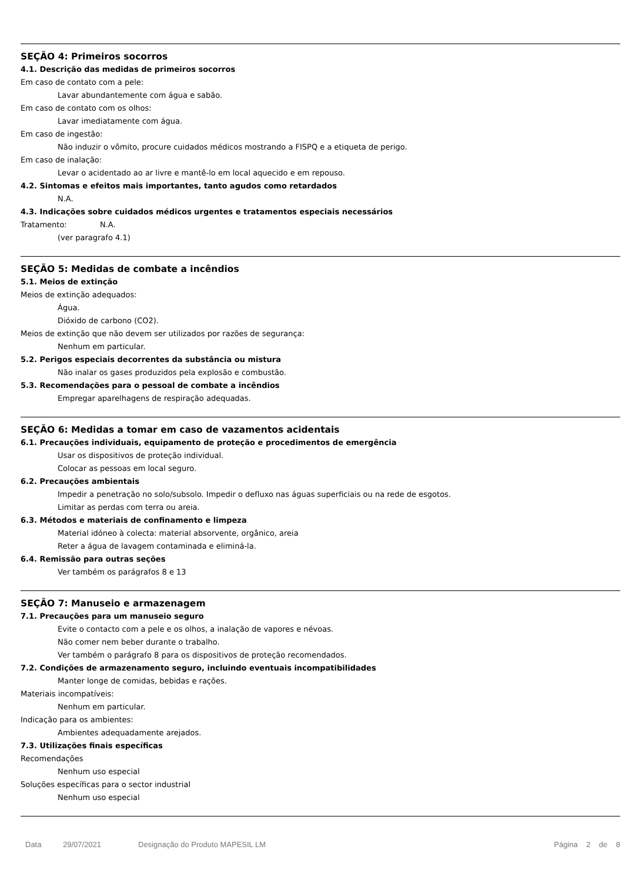SEÇÃO 4: Primeiros socorros
4.1. Descrição das medidas de primeiros socorros
Em caso de contato com a pele:
Lavar abundantemente com água e sabão.
Em caso de contato com os olhos:
Lavar imediatamente com água.
Em caso de ingestão:
Não induzir o vômito, procure cuidados médicos mostrando a FISPQ e a etiqueta de perigo.
Em caso de inalação:
Levar o acidentado ao ar livre e mantê-lo em local aquecido e em repouso.
4.2. Sintomas e efeitos mais importantes, tanto agudos como retardados
N.A.
4.3. Indicações sobre cuidados médicos urgentes e tratamentos especiais necessários
Tratamento: N.A.
(ver paragrafo 4.1)
SEÇÃO 5: Medidas de combate a incêndios
5.1. Meios de extinção
Meios de extinção adequados:
Água.
Dióxido de carbono (CO2).
Meios de extinção que não devem ser utilizados por razões de segurança:
Nenhum em particular.
5.2. Perigos especiais decorrentes da substância ou mistura
Não inalar os gases produzidos pela explosão e combustão.
5.3. Recomendações para o pessoal de combate a incêndios
Empregar aparelhagens de respiração adequadas.
SEÇÃO 6: Medidas a tomar em caso de vazamentos acidentais
6.1. Precauções individuais, equipamento de proteção e procedimentos de emergência
Usar os dispositivos de proteção individual.
Colocar as pessoas em local seguro.
6.2. Precauções ambientais
Impedir a penetração no solo/subsolo. Impedir o defluxo nas águas superficiais ou na rede de esgotos.
Limitar as perdas com terra ou areia.
6.3. Métodos e materiais de confinamento e limpeza
Material idóneo à colecta: material absorvente, orgânico, areia
Reter a água de lavagem contaminada e eliminá-la.
6.4. Remissão para outras seções
Ver também os parágrafos 8 e 13
SEÇÃO 7: Manuseio e armazenagem
7.1. Precauções para um manuseio seguro
Evite o contacto com a pele e os olhos, a inalação de vapores e névoas.
Não comer nem beber durante o trabalho.
Ver também o parágrafo 8 para os dispositivos de proteção recomendados.
7.2. Condições de armazenamento seguro, incluindo eventuais incompatibilidades
Manter longe de comidas, bebidas e rações.
Materiais incompatíveis:
Nenhum em particular.
Indicação para os ambientes:
Ambientes adequadamente arejados.
7.3. Utilizações finais específicas
Recomendações
Nenhum uso especial
Soluções específicas para o sector industrial
Nenhum uso especial
Data 29/07/2021 Designação do Produto MAPESIL LM Página 2 de 8